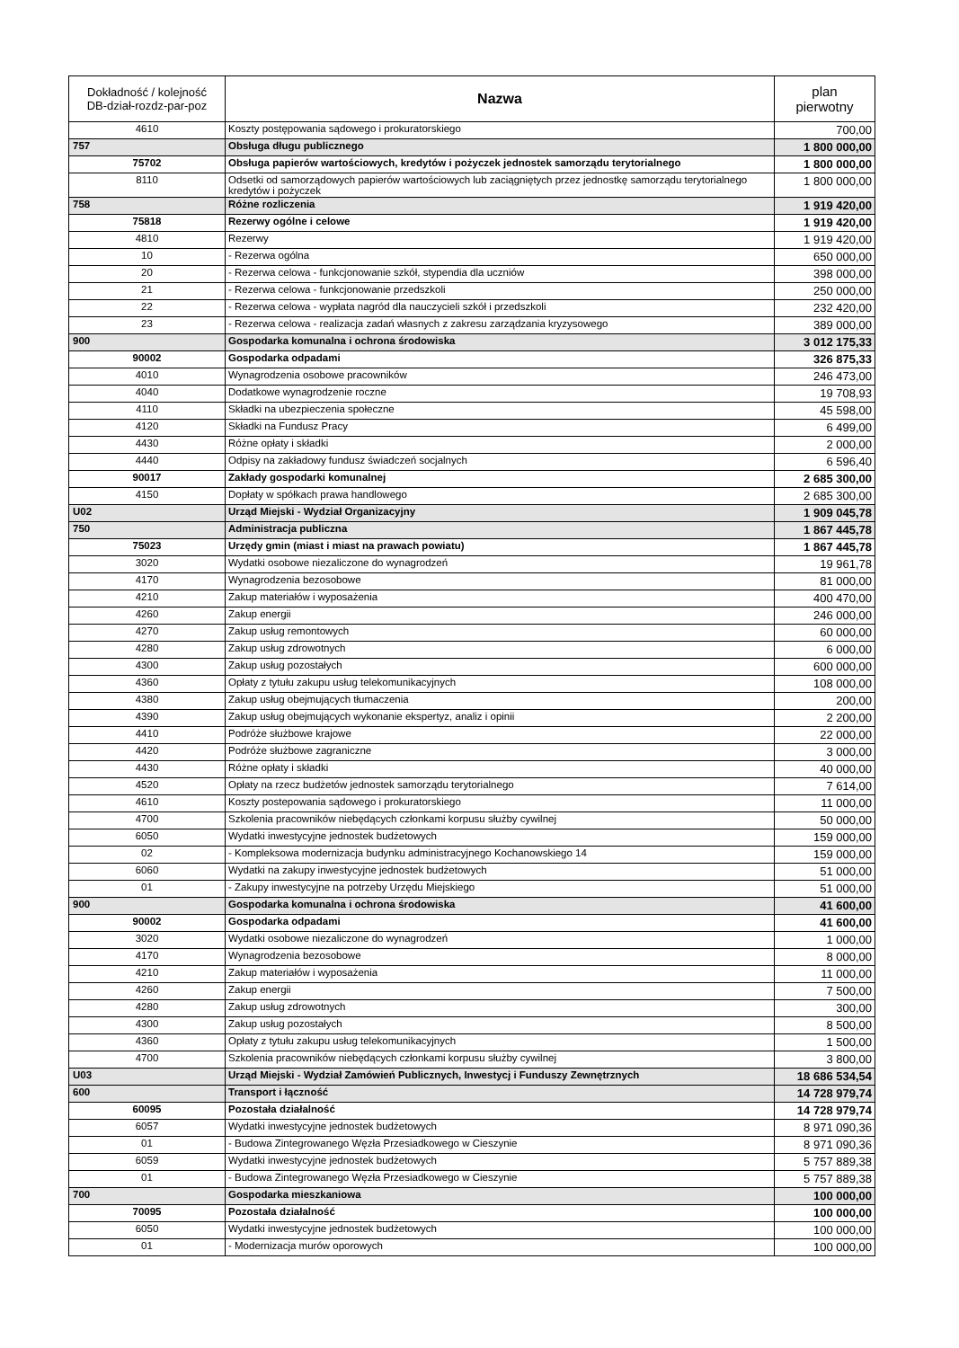| Dokładność / kolejność DB-dział-rozdz-par-poz | Nazwa | plan pierwotny |
| --- | --- | --- |
| 4610 | Koszty postępowania sądowego i prokuratorskiego | 700,00 |
| 757 | Obsługa długu publicznego | 1 800 000,00 |
| 75702 | Obsługa papierów wartościowych, kredytów i pożyczek jednostek samorządu terytorialnego | 1 800 000,00 |
| 8110 | Odsetki od samorządowych papierów wartościowych lub zaciągniętych przez jednostkę samorządu terytorialnego kredytów i pożyczek | 1 800 000,00 |
| 758 | Różne rozliczenia | 1 919 420,00 |
| 75818 | Rezerwy ogólne i celowe | 1 919 420,00 |
| 4810 | Rezerwy | 1 919 420,00 |
| 10 | - Rezerwa ogólna | 650 000,00 |
| 20 | - Rezerwa celowa - funkcjonowanie szkół, stypendia dla uczniów | 398 000,00 |
| 21 | - Rezerwa celowa - funkcjonowanie przedszkoli | 250 000,00 |
| 22 | - Rezerwa celowa - wypłata nagród dla nauczycieli szkół i przedszkoli | 232 420,00 |
| 23 | - Rezerwa celowa - realizacja zadań własnych z zakresu zarządzania kryzysowego | 389 000,00 |
| 900 | Gospodarka komunalna i ochrona środowiska | 3 012 175,33 |
| 90002 | Gospodarka odpadami | 326 875,33 |
| 4010 | Wynagrodzenia osobowe pracowników | 246 473,00 |
| 4040 | Dodatkowe wynagrodzenie roczne | 19 708,93 |
| 4110 | Składki na ubezpieczenia społeczne | 45 598,00 |
| 4120 | Składki na Fundusz Pracy | 6 499,00 |
| 4430 | Różne opłaty i składki | 2 000,00 |
| 4440 | Odpisy na zakładowy fundusz świadczeń socjalnych | 6 596,40 |
| 90017 | Zakłady gospodarki komunalnej | 2 685 300,00 |
| 4150 | Dopłaty w spółkach prawa handlowego | 2 685 300,00 |
| U02 | Urząd Miejski - Wydział Organizacyjny | 1 909 045,78 |
| 750 | Administracja publiczna | 1 867 445,78 |
| 75023 | Urzędy gmin (miast i miast na prawach powiatu) | 1 867 445,78 |
| 3020 | Wydatki osobowe niezaliczone do wynagrodzeń | 19 961,78 |
| 4170 | Wynagrodzenia bezosobowe | 81 000,00 |
| 4210 | Zakup materiałów i wyposażenia | 400 470,00 |
| 4260 | Zakup energii | 246 000,00 |
| 4270 | Zakup usług remontowych | 60 000,00 |
| 4280 | Zakup usług zdrowotnych | 6 000,00 |
| 4300 | Zakup usług pozostałych | 600 000,00 |
| 4360 | Opłaty z tytułu zakupu usług telekomunikacyjnych | 108 000,00 |
| 4380 | Zakup usług obejmujących tłumaczenia | 200,00 |
| 4390 | Zakup usług obejmujących wykonanie ekspertyz, analiz i opinii | 2 200,00 |
| 4410 | Podróże służbowe krajowe | 22 000,00 |
| 4420 | Podróże służbowe zagraniczne | 3 000,00 |
| 4430 | Różne opłaty i składki | 40 000,00 |
| 4520 | Opłaty na rzecz budżetów jednostek samorządu terytorialnego | 7 614,00 |
| 4610 | Koszty postepowania sądowego i prokuratorskiego | 11 000,00 |
| 4700 | Szkolenia pracowników niebędących członkami korpusu służby cywilnej | 50 000,00 |
| 6050 | Wydatki inwestycyjne jednostek budżetowych | 159 000,00 |
| 02 | - Kompleksowa modernizacja budynku administracyjnego Kochanowskiego 14 | 159 000,00 |
| 6060 | Wydatki na zakupy inwestycyjne jednostek budżetowych | 51 000,00 |
| 01 | - Zakupy inwestycyjne na potrzeby Urzędu Miejskiego | 51 000,00 |
| 900 | Gospodarka komunalna i ochrona środowiska | 41 600,00 |
| 90002 | Gospodarka odpadami | 41 600,00 |
| 3020 | Wydatki osobowe niezaliczone do wynagrodzeń | 1 000,00 |
| 4170 | Wynagrodzenia bezosobowe | 8 000,00 |
| 4210 | Zakup materiałów i wyposażenia | 11 000,00 |
| 4260 | Zakup energii | 7 500,00 |
| 4280 | Zakup usług zdrowotnych | 300,00 |
| 4300 | Zakup usług pozostałych | 8 500,00 |
| 4360 | Opłaty z tytułu zakupu usług telekomunikacyjnych | 1 500,00 |
| 4700 | Szkolenia pracowników niebędących członkami korpusu służby cywilnej | 3 800,00 |
| U03 | Urząd Miejski - Wydział Zamówień Publicznych, Inwestycj i Funduszy Zewnętrznych | 18 686 534,54 |
| 600 | Transport i łączność | 14 728 979,74 |
| 60095 | Pozostała działalność | 14 728 979,74 |
| 6057 | Wydatki inwestycyjne jednostek budżetowych | 8 971 090,36 |
| 01 | - Budowa Zintegrowanego Węzła Przesiadkowego w Cieszynie | 8 971 090,36 |
| 6059 | Wydatki inwestycyjne jednostek budżetowych | 5 757 889,38 |
| 01 | - Budowa Zintegrowanego Węzła Przesiadkowego w Cieszynie | 5 757 889,38 |
| 700 | Gospodarka mieszkaniowa | 100 000,00 |
| 70095 | Pozostała działalność | 100 000,00 |
| 6050 | Wydatki inwestycyjne jednostek budżetowych | 100 000,00 |
| 01 | - Modernizacja murów oporowych | 100 000,00 |